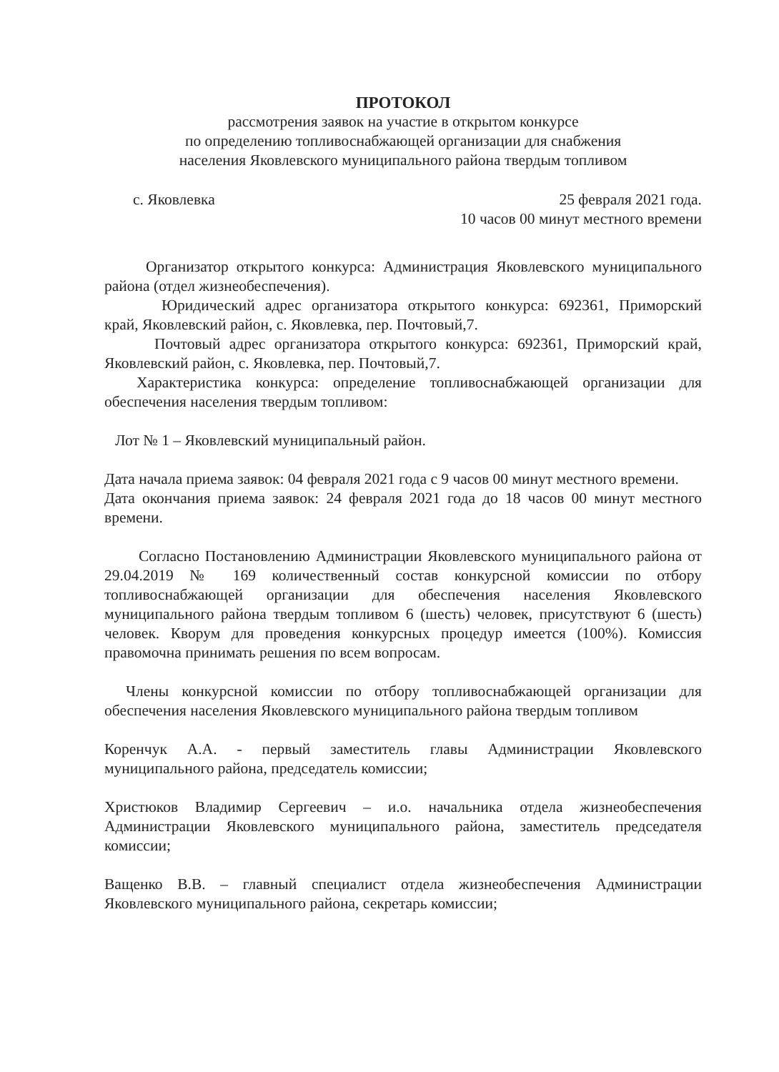ПРОТОКОЛ
рассмотрения заявок на участие в открытом конкурсе
по определению топливоснабжающей организации для снабжения
населения Яковлевского муниципального района твердым топливом
с. Яковлевка 25 февраля 2021 года.
10 часов 00 минут местного времени
Организатор открытого конкурса: Администрация Яковлевского муниципального района (отдел жизнеобеспечения).
Юридический адрес организатора открытого конкурса: 692361, Приморский край, Яковлевский район, с. Яковлевка, пер. Почтовый,7.
Почтовый адрес организатора открытого конкурса: 692361, Приморский край, Яковлевский район, с. Яковлевка, пер. Почтовый,7.
Характеристика конкурса: определение топливоснабжающей организации для обеспечения населения твердым топливом:
Лот № 1 – Яковлевский муниципальный район.
Дата начала приема заявок: 04 февраля 2021 года с 9 часов 00 минут местного времени.
Дата окончания приема заявок: 24 февраля 2021 года до 18 часов 00 минут местного времени.
Согласно Постановлению Администрации Яковлевского муниципального района от 29.04.2019 № 169 количественный состав конкурсной комиссии по отбору топливоснабжающей организации для обеспечения населения Яковлевского муниципального района твердым топливом 6 (шесть) человек, присутствуют 6 (шесть) человек. Кворум для проведения конкурсных процедур имеется (100%). Комиссия правомочна принимать решения по всем вопросам.
Члены конкурсной комиссии по отбору топливоснабжающей организации для обеспечения населения Яковлевского муниципального района твердым топливом
Коренчук А.А. - первый заместитель главы Администрации Яковлевского муниципального района, председатель комиссии;
Христюков Владимир Сергеевич – и.о. начальника отдела жизнеобеспечения Администрации Яковлевского муниципального района, заместитель председателя комиссии;
Ващенко В.В. – главный специалист отдела жизнеобеспечения Администрации Яковлевского муниципального района, секретарь комиссии;